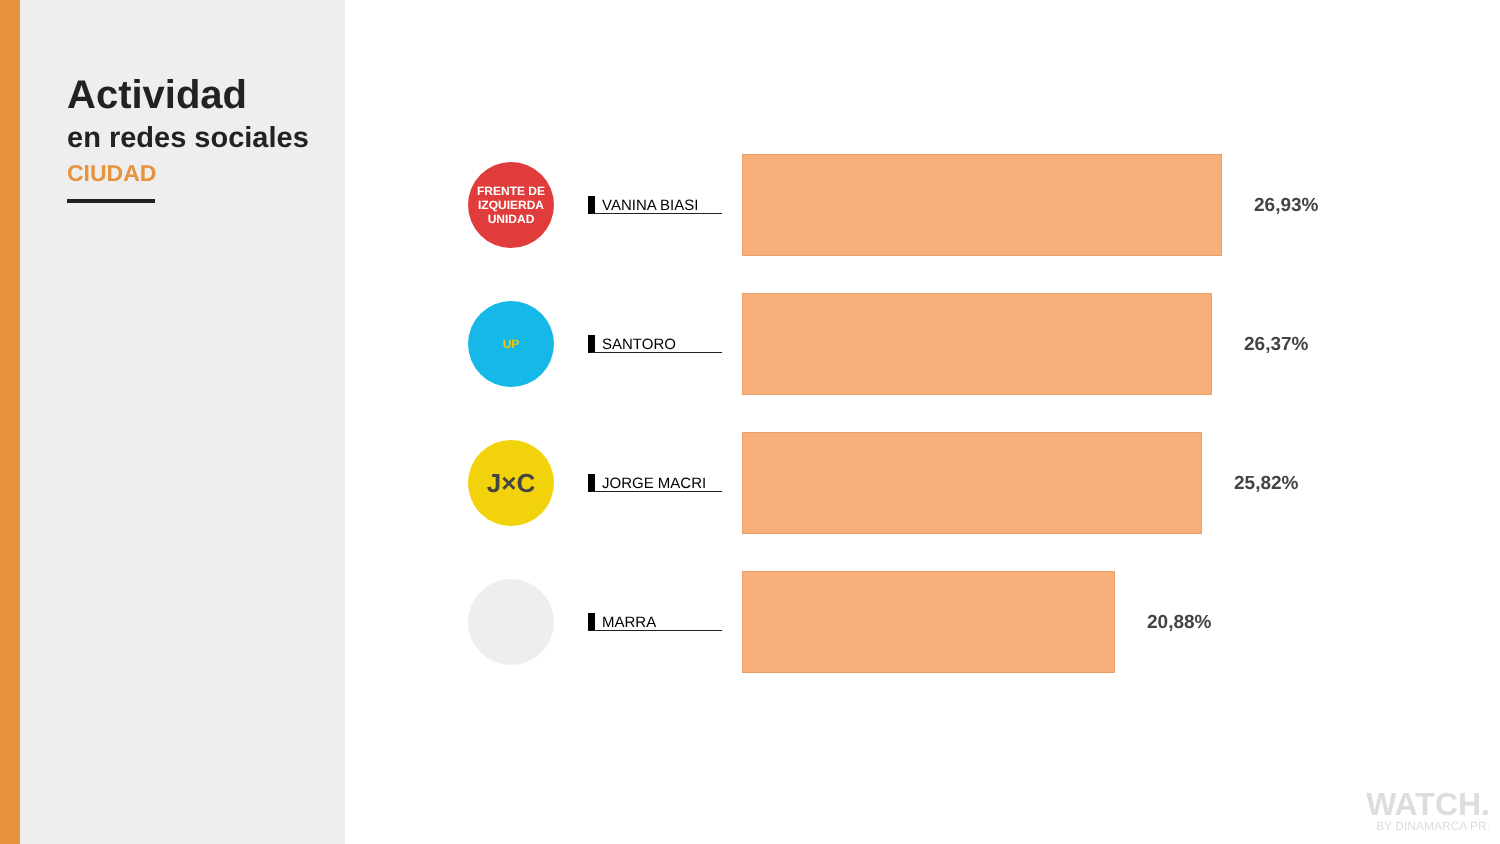Actividad
en redes sociales
CIUDAD
FRENTE DE IZQUIERDA UNIDAD
VANINA BIASI
26,93%
UP
SANTORO
26,37%
J×C
JORGE MACRI
25,82%
MARRA
20,88%
WATCH.
BY DINAMARCA PR.